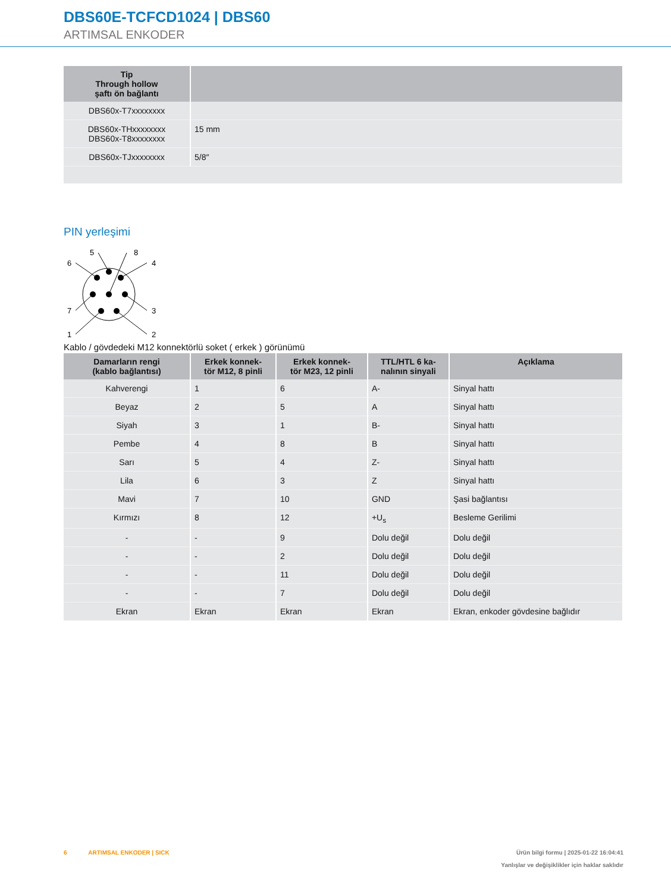DBS60E-TCFCD1024 | DBS60
ARTIMSAL ENKODER
| Tip Through hollow şaftı ön bağlantı | |
| --- | --- |
| DBS60x-T7xxxxxxxx | |
| DBS60x-THxxxxxxxx DBS60x-T8xxxxxxxx | 15 mm |
| DBS60x-TJxxxxxxxx | 5/8″ |
PIN yerleşimi
6
5
8
4
7
3
1
2
Kablo / gövdedeki M12 konnektörlü soket ( erkek ) görünümü
| Damarların rengi (kablo bağlantısı) | Erkek konnek- tör M12, 8 pinli | Erkek konnek- tör M23, 12 pinli | TTL/HTL 6 ka- nalının sinyali | Açıklama |
| --- | --- | --- | --- | --- |
| Kahverengi | 1 | 6 | A- | Sinyal hattı |
| Beyaz | 2 | 5 | A | Sinyal hattı |
| Siyah | 3 | 1 | B- | Sinyal hattı |
| Pembe | 4 | 8 | B | Sinyal hattı |
| Sarı | 5 | 4 | Z- | Sinyal hattı |
| Lila | 6 | 3 | Z | Sinyal hattı |
| Mavi | 7 | 10 | GND | Şasi bağlantısı |
| Kırmızı | 8 | 12 | +U<sub>s</sub> | Besleme Gerilimi |
| - | - | 9 | Dolu değil | Dolu değil |
| - | - | 2 | Dolu değil | Dolu değil |
| - | - | 11 | Dolu değil | Dolu değil |
| - | - | 7 | Dolu değil | Dolu değil |
| Ekran | Ekran | Ekran | Ekran | Ekran, enkoder gövdesine bağlıdır |
6 ARTIMSAL ENKODER | SICK Ürün bilgi formu | 2025-01-22 16:04:41
Yanlışlar ve değişiklikler için haklar saklıdır